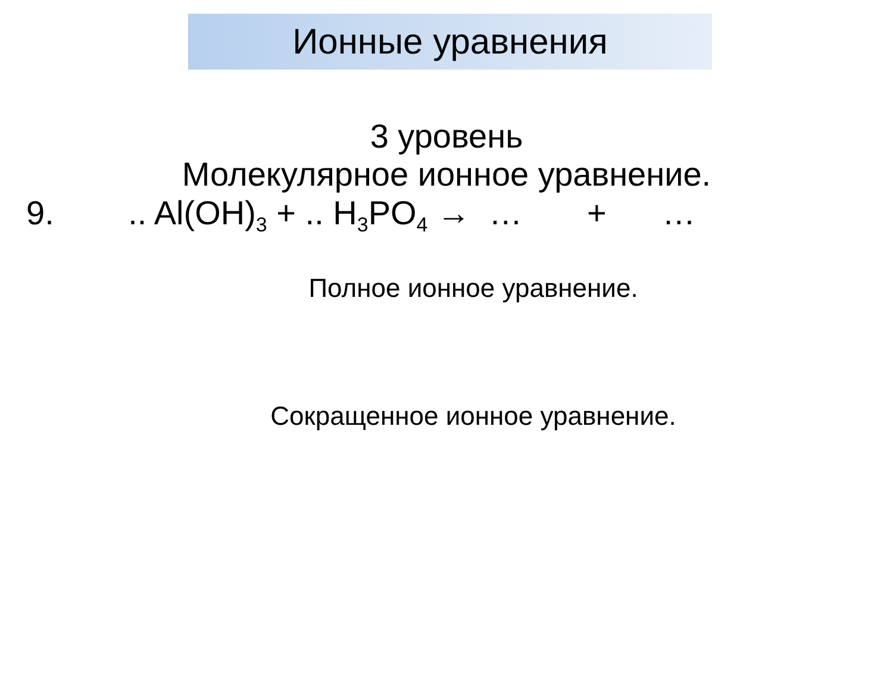Ионные уравнения
3 уровень
Молекулярное ионное уравнение.
9. .. Al(OH)<sub>3</sub> + .. H<sub>3</sub>PO<sub>4</sub> → … + …
Полное ионное уравнение.
Сокращенное ионное уравнение.